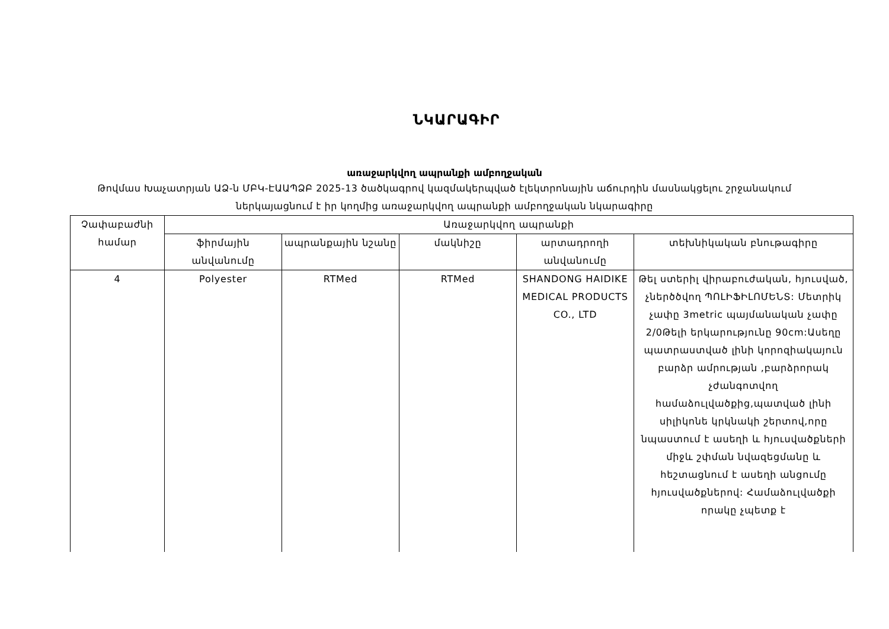ՆԿԱՐԱԳԻՐ
առաջարկվող ապրանքի ամբողջական
Թովմաս Խաչատրյան ԱՁ-ն ՄԲԿ-ԷԱԱՊՁԲ 2025-13 ծածկագրով կազմակերպված էլեկտրոնային աճուրդին մասնակցելու շրջանակում ներկայացնում է իր կողմից առաջարկվող ապրանքի ամբողջական նկարագիրը
| Չափաբաժնի համար | Առաջարկվող ապրանքի | | | | |
| --- | --- | --- | --- | --- | --- |
| | ֆիրմային անվանումը | ապրանքային նշանը | մակնիշը | արտադրողի անվանումը | տեխնիկական բնութագիրը |
| 4 | Polyester | RTMed | RTMed | SHANDONG HAIDIKE MEDICAL PRODUCTS CO., LTD | Թել ստերիլ վիրաբուժական, հյուսված, չներծծվող ՊՈԼԻՖԻԼՈՄԵՆՏ: Մետրիկ չափը 3metric պայմանական չափը 2/0Թելի երկարությունը 90cm:Ասեղը պատրաստված լինի կորոզիակայուն բարձր ամրության ,բարձրորակ չժանգոտվող համաձուլվածքից,պատված լինի սիլիկոնե կրկնակի շերտով,որը նպաստում է ասեղի և հյուսվածքների միջև շփման նվազեցմանը և հեշտացնում է ասեղի անցումը հյուսվածքներով: Համաձուլվածքի որակը չպետք է |